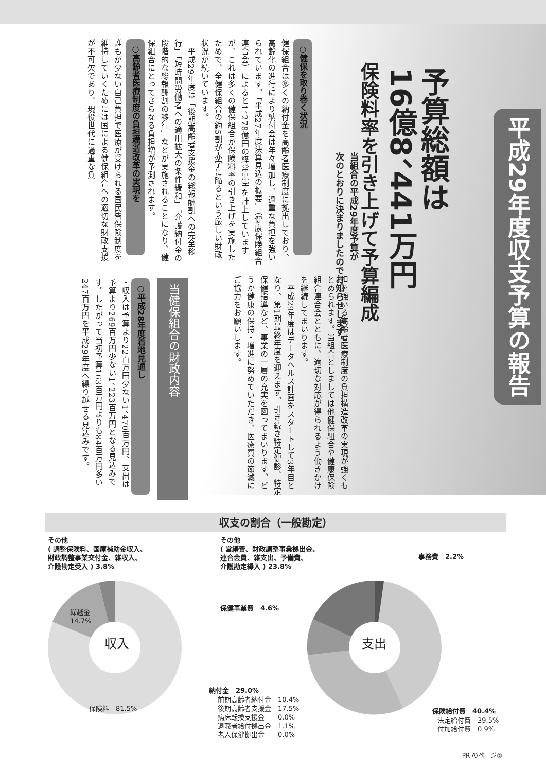平成29年度収支予算の報告
予算総額は
16億8、441万円
保険料率を引き上げて予算編成
当組合の平成29年度予算が
次のとおりに決まりましたのでお知らせします。
担を強いる高齢者医療制度の負担構造改革の実現が強くもとめられます。当組合としましては他健保組合や健康保険組合連合会とともに、適切な対応が得られるよう働きかけを継続してまいります。
　平成29年度はデータヘルス計画をスタートして3年目となり、第1期最終年度を迎えます。引き続き特定健診、特定保健指導など、事業の一層の充実を図ってまいります。どうか健康の保持・増進に努めていただき、医療費の節減にご協力をお願いします。
○健保を取り巻く状況
健保組合は多くの納付金を高齢者医療制度に拠出しており、高齢化の進行により納付金は年々増加し、過重な負担を強いられています。「平成27年度決算見込の概要」（健康保険組合連合会）によると1、278億円の経常黒字を計上していますが、これは多くの健保組合が保険料率の引き上げを実施したためで、全健保組合の約5割が赤字に陥るという厳しい財政状況が続いています。
　平成29年度は「後期高齢者支援金の総報酬割への完全移行」「短時間労働者への適用拡大の条件緩和」「介護納付金の段階的な総報酬割の移行」などが実施されることになり、健保組合にとってさらなる負担増が予測されます。
○高齢者医療制度の負担構造改革の実現を
誰もが少ない自己負担で医療が受けられる国民皆保険制度を維持していくためには国による健保組合への適切な財政支援が不可欠であり、現役世代に過重な負
当健保組合の財政内容
○平成28年度着地見通し
・収入は予算より22百万円少ない1、470百万円、支出は予算より269百万円少ない1、223百万円となる見込みです。したがって当初予算163百万円よりも84百万円多い247百万円を平成29年度へ繰り越せる見込みです。
収支の割合（一般勘定）
収入 支出
その他
( 調整保険料、国庫補助金収入、
財政調整事業交付金、雑収入、
介護勘定受入 ) 3.8%
繰越金
14.7%
保険料　81.5%
その他
( 営繕費、財政調整事業拠出金、
連合会費、雑支出、予備費、
介護勘定繰入 ) 23.8%
事務費　2.2%
保健事業費　4.6%
納付金　29.0%
前期高齢者納付金　10.4%
後期高齢者支援金　17.5%
病床転換支援金　　0.0%
退職者給付拠出金　1.1%
老人保健拠出金　　0.0%
保険給付費　40.4%
法定給付費　39.5%
付加給付費　0.9%
PR のページ②